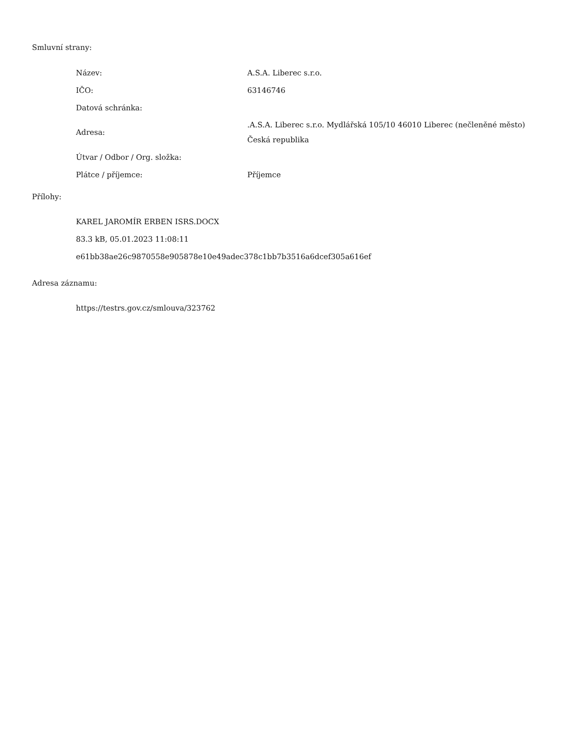Smluvní strany:
| Název: | A.S.A. Liberec s.r.o. |
| IČO: | 63146746 |
| Datová schránka: | |
| Adresa: | .A.S.A. Liberec s.r.o. Mydlářská 105/10 46010 Liberec (nečleněné město) Česká republika |
| Útvar / Odbor / Org. složka: | |
| Plátce / příjemce: | Příjemce |
Přílohy:
KAREL JAROMÍR ERBEN ISRS.DOCX
83.3 kB, 05.01.2023 11:08:11
e61bb38ae26c9870558e905878e10e49adec378c1bb7b3516a6dcef305a616ef
Adresa záznamu:
https://testrs.gov.cz/smlouva/323762